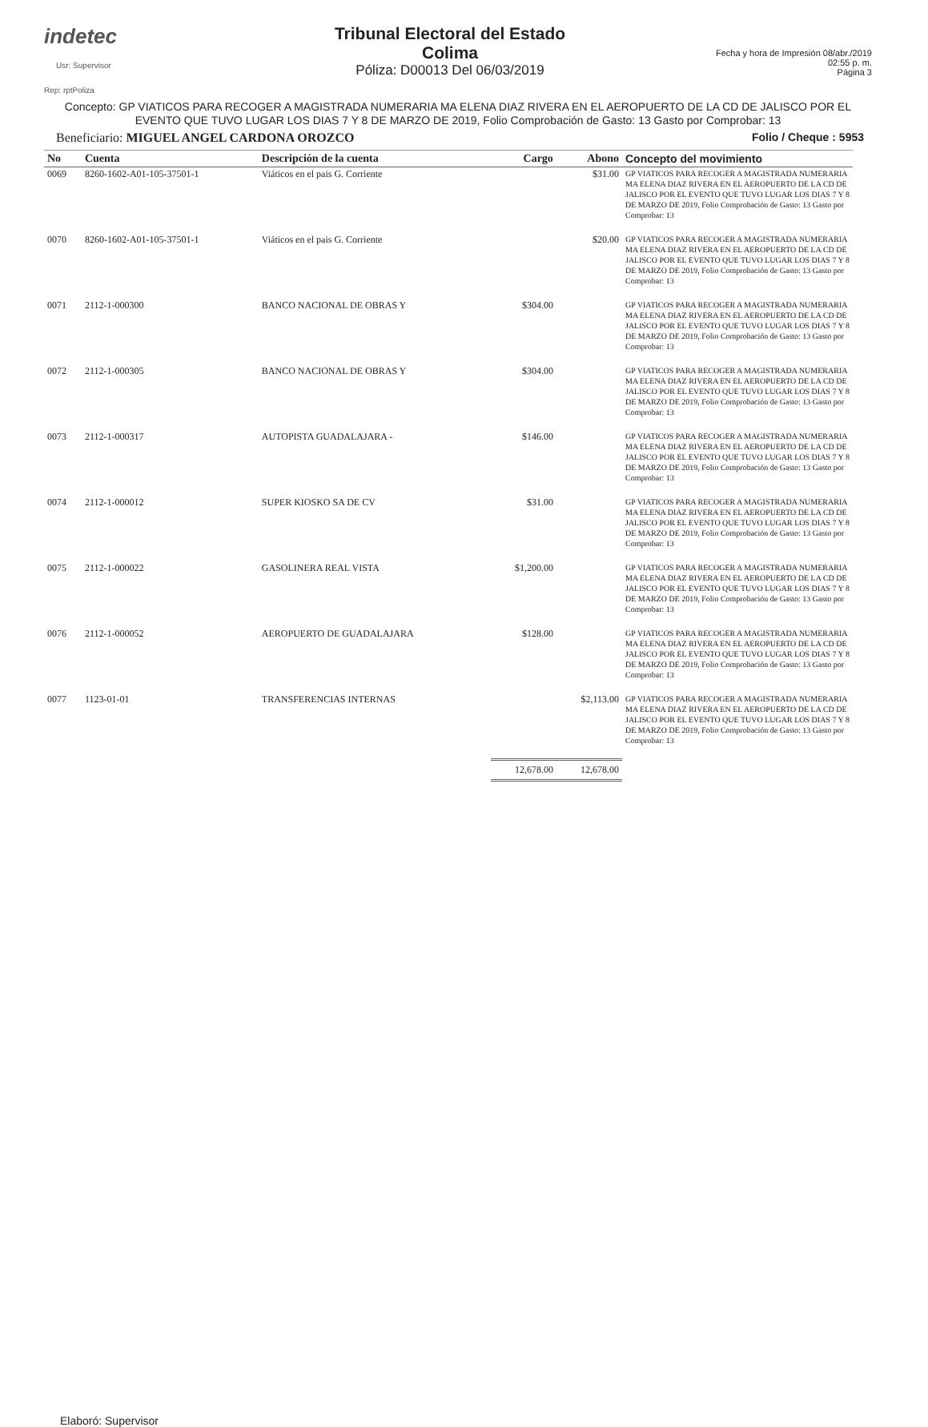indetec
Usr: Supervisor
Rep: rptPoliza
Tribunal Electoral del Estado
Colima
Póliza: D00013 Del 06/03/2019
Fecha y hora de Impresión 08/abr./2019 02:55 p. m.
Página 3
Concepto: GP VIATICOS PARA RECOGER A MAGISTRADA NUMERARIA MA ELENA DIAZ RIVERA EN EL AEROPUERTO DE LA CD DE JALISCO POR EL EVENTO QUE TUVO LUGAR LOS DIAS 7 Y 8 DE MARZO DE 2019, Folio Comprobación de Gasto: 13 Gasto por Comprobar: 13
Beneficiario: MIGUEL ANGEL CARDONA OROZCO Folio / Cheque : 5953
| No | Cuenta | Descripción de la cuenta | Cargo | Abono | Concepto del movimiento |
| --- | --- | --- | --- | --- | --- |
| 0069 | 8260-1602-A01-105-37501-1 | Viáticos en el pais G. Corriente | | $31.00 | GP VIATICOS PARA RECOGER A MAGISTRADA NUMERARIA MA ELENA DIAZ RIVERA EN EL AEROPUERTO DE LA CD DE JALISCO POR EL EVENTO QUE TUVO LUGAR LOS DIAS 7 Y 8 DE MARZO DE 2019, Folio Comprobación de Gasto: 13 Gasto por Comprobar: 13 |
| 0070 | 8260-1602-A01-105-37501-1 | Viáticos en el pais G. Corriente | | $20.00 | GP VIATICOS PARA RECOGER A MAGISTRADA NUMERARIA MA ELENA DIAZ RIVERA EN EL AEROPUERTO DE LA CD DE JALISCO POR EL EVENTO QUE TUVO LUGAR LOS DIAS 7 Y 8 DE MARZO DE 2019, Folio Comprobación de Gasto: 13 Gasto por Comprobar: 13 |
| 0071 | 2112-1-000300 | BANCO NACIONAL DE OBRAS Y | $304.00 | | GP VIATICOS PARA RECOGER A MAGISTRADA NUMERARIA MA ELENA DIAZ RIVERA EN EL AEROPUERTO DE LA CD DE JALISCO POR EL EVENTO QUE TUVO LUGAR LOS DIAS 7 Y 8 DE MARZO DE 2019, Folio Comprobación de Gasto: 13 Gasto por Comprobar: 13 |
| 0072 | 2112-1-000305 | BANCO NACIONAL DE OBRAS Y | $304.00 | | GP VIATICOS PARA RECOGER A MAGISTRADA NUMERARIA MA ELENA DIAZ RIVERA EN EL AEROPUERTO DE LA CD DE JALISCO POR EL EVENTO QUE TUVO LUGAR LOS DIAS 7 Y 8 DE MARZO DE 2019, Folio Comprobación de Gasto: 13 Gasto por Comprobar: 13 |
| 0073 | 2112-1-000317 | AUTOPISTA GUADALAJARA - | $146.00 | | GP VIATICOS PARA RECOGER A MAGISTRADA NUMERARIA MA ELENA DIAZ RIVERA EN EL AEROPUERTO DE LA CD DE JALISCO POR EL EVENTO QUE TUVO LUGAR LOS DIAS 7 Y 8 DE MARZO DE 2019, Folio Comprobación de Gasto: 13 Gasto por Comprobar: 13 |
| 0074 | 2112-1-000012 | SUPER KIOSKO SA DE CV | $31.00 | | GP VIATICOS PARA RECOGER A MAGISTRADA NUMERARIA MA ELENA DIAZ RIVERA EN EL AEROPUERTO DE LA CD DE JALISCO POR EL EVENTO QUE TUVO LUGAR LOS DIAS 7 Y 8 DE MARZO DE 2019, Folio Comprobación de Gasto: 13 Gasto por Comprobar: 13 |
| 0075 | 2112-1-000022 | GASOLINERA REAL VISTA | $1,200.00 | | GP VIATICOS PARA RECOGER A MAGISTRADA NUMERARIA MA ELENA DIAZ RIVERA EN EL AEROPUERTO DE LA CD DE JALISCO POR EL EVENTO QUE TUVO LUGAR LOS DIAS 7 Y 8 DE MARZO DE 2019, Folio Comprobación de Gasto: 13 Gasto por Comprobar: 13 |
| 0076 | 2112-1-000052 | AEROPUERTO DE GUADALAJARA | $128.00 | | GP VIATICOS PARA RECOGER A MAGISTRADA NUMERARIA MA ELENA DIAZ RIVERA EN EL AEROPUERTO DE LA CD DE JALISCO POR EL EVENTO QUE TUVO LUGAR LOS DIAS 7 Y 8 DE MARZO DE 2019, Folio Comprobación de Gasto: 13 Gasto por Comprobar: 13 |
| 0077 | 1123-01-01 | TRANSFERENCIAS INTERNAS | | $2,113.00 | GP VIATICOS PARA RECOGER A MAGISTRADA NUMERARIA MA ELENA DIAZ RIVERA EN EL AEROPUERTO DE LA CD DE JALISCO POR EL EVENTO QUE TUVO LUGAR LOS DIAS 7 Y 8 DE MARZO DE 2019, Folio Comprobación de Gasto: 13 Gasto por Comprobar: 13 |
| | | | 12,678.00 | 12,678.00 | |
Elaboró: Supervisor